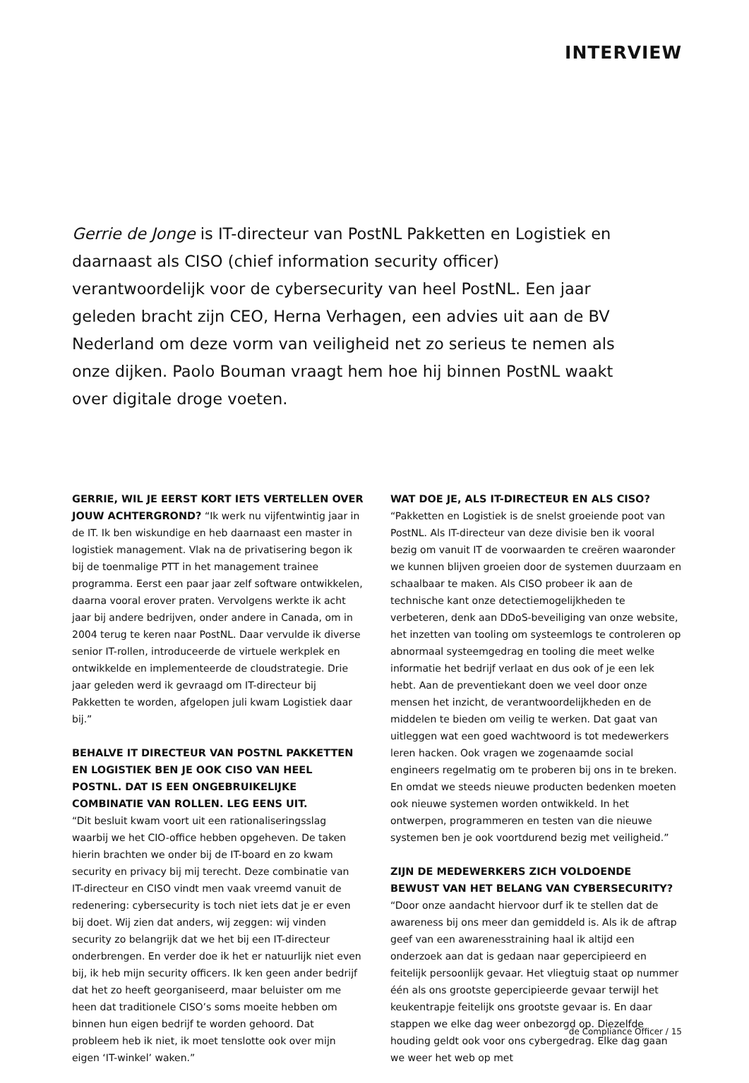INTERVIEW
Gerrie de Jonge is IT-directeur van PostNL Pakketten en Logistiek en daarnaast als CISO (chief information security officer) verantwoordelijk voor de cybersecurity van heel PostNL. Een jaar geleden bracht zijn CEO, Herna Verhagen, een advies uit aan de BV Nederland om deze vorm van veiligheid net zo serieus te nemen als onze dijken. Paolo Bouman vraagt hem hoe hij binnen PostNL waakt over digitale droge voeten.
GERRIE, WIL JE EERST KORT IETS VERTELLEN OVER JOUW ACHTERGROND? “Ik werk nu vijfentwintig jaar in de IT. Ik ben wiskundige en heb daarnaast een master in logistiek management. Vlak na de privatisering begon ik bij de toenmalige PTT in het management trainee programma. Eerst een paar jaar zelf software ontwikkelen, daarna vooral erover praten. Vervolgens werkte ik acht jaar bij andere bedrijven, onder andere in Canada, om in 2004 terug te keren naar PostNL. Daar vervulde ik diverse senior IT-rollen, introduceerde de virtuele werkplek en ontwikkelde en implementeerde de cloudstrategie. Drie jaar geleden werd ik gevraagd om IT-directeur bij Pakketten te worden, afgelopen juli kwam Logistiek daar bij.”
BEHALVE IT DIRECTEUR VAN POSTNL PAKKETTEN EN LOGISTIEK BEN JE OOK CISO VAN HEEL POSTNL. DAT IS EEN ONGEBRUIKELIJKE COMBINATIE VAN ROLLEN. LEG EENS UIT.
“Dit besluit kwam voort uit een rationaliseringsslag waarbij we het CIO-office hebben opgeheven. De taken hierin brachten we onder bij de IT-board en zo kwam security en privacy bij mij terecht. Deze combinatie van IT-directeur en CISO vindt men vaak vreemd vanuit de redenering: cybersecurity is toch niet iets dat je er even bij doet. Wij zien dat anders, wij zeggen: wij vinden security zo belangrijk dat we het bij een IT-directeur onderbrengen. En verder doe ik het er natuurlijk niet even bij, ik heb mijn security officers. Ik ken geen ander bedrijf dat het zo heeft georganiseerd, maar beluister om me heen dat traditionele CISO’s soms moeite hebben om binnen hun eigen bedrijf te worden gehoord. Dat probleem heb ik niet, ik moet tenslotte ook over mijn eigen ‘IT-winkel’ waken.”
WAT DOE JE, ALS IT-DIRECTEUR EN ALS CISO?
“Pakketten en Logistiek is de snelst groeiende poot van PostNL. Als IT-directeur van deze divisie ben ik vooral bezig om vanuit IT de voorwaarden te creëren waaronder we kunnen blijven groeien door de systemen duurzaam en schaalbaar te maken. Als CISO probeer ik aan de technische kant onze detectiemogelijkheden te verbeteren, denk aan DDoS-beveiliging van onze website, het inzetten van tooling om systeemlogs te controleren op abnormaal systeemgedrag en tooling die meet welke informatie het bedrijf verlaat en dus ook of je een lek hebt. Aan de preventiekant doen we veel door onze mensen het inzicht, de verantwoordelijkheden en de middelen te bieden om veilig te werken. Dat gaat van uitleggen wat een goed wachtwoord is tot medewerkers leren hacken. Ook vragen we zogenaamde social engineers regelmatig om te proberen bij ons in te breken. En omdat we steeds nieuwe producten bedenken moeten ook nieuwe systemen worden ontwikkeld. In het ontwerpen, programmeren en testen van die nieuwe systemen ben je ook voortdurend bezig met veiligheid.”
ZIJN DE MEDEWERKERS ZICH VOLDOENDE BEWUST VAN HET BELANG VAN CYBERSECURITY?
“Door onze aandacht hiervoor durf ik te stellen dat de awareness bij ons meer dan gemiddeld is. Als ik de aftrap geef van een awarenesstraining haal ik altijd een onderzoek aan dat is gedaan naar gepercipieerd en feitelijk persoonlijk gevaar. Het vliegtuig staat op nummer één als ons grootste gepercipieerde gevaar terwijl het keukentrapje feitelijk ons grootste gevaar is. En daar stappen we elke dag weer onbezorgd op. Diezelfde houding geldt ook voor ons cybergedrag. Elke dag gaan we weer het web op met
de Compliance Officer / 15